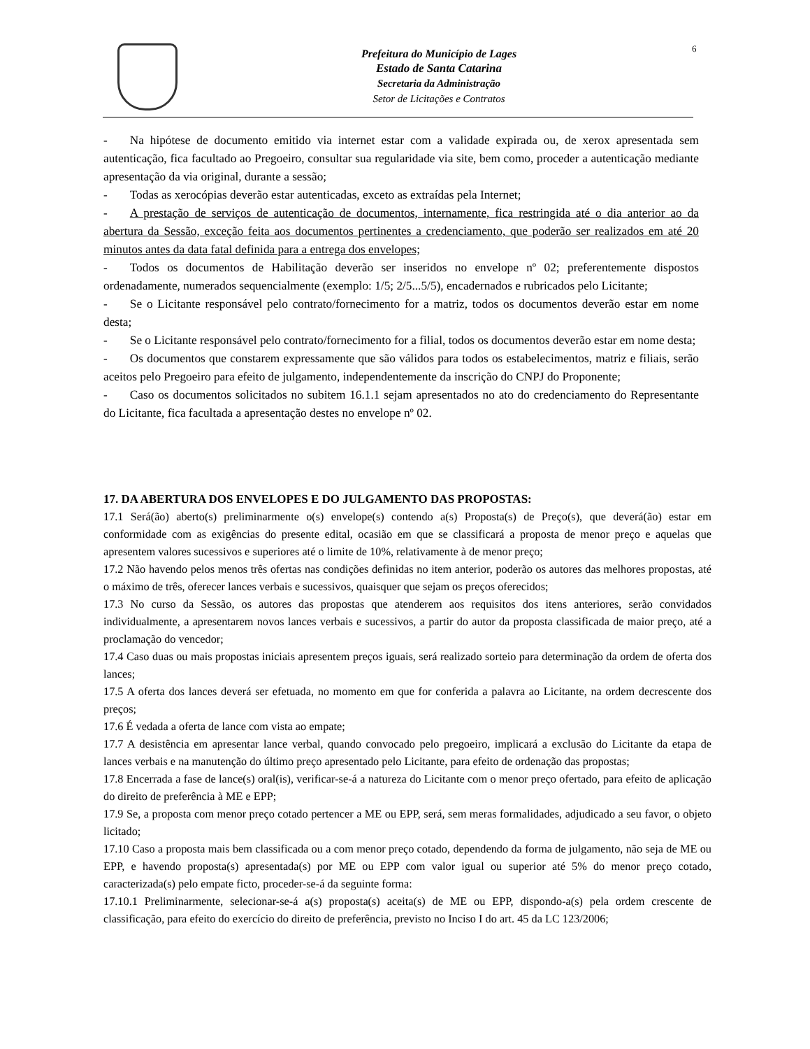Prefeitura do Município de Lages
Estado de Santa Catarina
Secretaria da Administração
Setor de Licitações e Contratos
6
- Na hipótese de documento emitido via internet estar com a validade expirada ou, de xerox apresentada sem autenticação, fica facultado ao Pregoeiro, consultar sua regularidade via site, bem como, proceder a autenticação mediante apresentação da via original, durante a sessão;
- Todas as xerocópias deverão estar autenticadas, exceto as extraídas pela Internet;
- A prestação de serviços de autenticação de documentos, internamente, fica restringida até o dia anterior ao da abertura da Sessão, exceção feita aos documentos pertinentes a credenciamento, que poderão ser realizados em até 20 minutos antes da data fatal definida para a entrega dos envelopes;
- Todos os documentos de Habilitação deverão ser inseridos no envelope nº 02; preferentemente dispostos ordenadamente, numerados sequencialmente (exemplo: 1/5; 2/5...5/5), encadernados e rubricados pelo Licitante;
- Se o Licitante responsável pelo contrato/fornecimento for a matriz, todos os documentos deverão estar em nome desta;
- Se o Licitante responsável pelo contrato/fornecimento for a filial, todos os documentos deverão estar em nome desta;
- Os documentos que constarem expressamente que são válidos para todos os estabelecimentos, matriz e filiais, serão aceitos pelo Pregoeiro para efeito de julgamento, independentemente da inscrição do CNPJ do Proponente;
- Caso os documentos solicitados no subitem 16.1.1 sejam apresentados no ato do credenciamento do Representante do Licitante, fica facultada a apresentação destes no envelope nº 02.
17. DA ABERTURA DOS ENVELOPES E DO JULGAMENTO DAS PROPOSTAS:
17.1 Será(ão) aberto(s) preliminarmente o(s) envelope(s) contendo a(s) Proposta(s) de Preço(s), que deverá(ão) estar em conformidade com as exigências do presente edital, ocasião em que se classificará a proposta de menor preço e aquelas que apresentem valores sucessivos e superiores até o limite de 10%, relativamente à de menor preço;
17.2 Não havendo pelos menos três ofertas nas condições definidas no item anterior, poderão os autores das melhores propostas, até o máximo de três, oferecer lances verbais e sucessivos, quaisquer que sejam os preços oferecidos;
17.3 No curso da Sessão, os autores das propostas que atenderem aos requisitos dos itens anteriores, serão convidados individualmente, a apresentarem novos lances verbais e sucessivos, a partir do autor da proposta classificada de maior preço, até a proclamação do vencedor;
17.4 Caso duas ou mais propostas iniciais apresentem preços iguais, será realizado sorteio para determinação da ordem de oferta dos lances;
17.5 A oferta dos lances deverá ser efetuada, no momento em que for conferida a palavra ao Licitante, na ordem decrescente dos preços;
17.6 É vedada a oferta de lance com vista ao empate;
17.7 A desistência em apresentar lance verbal, quando convocado pelo pregoeiro, implicará a exclusão do Licitante da etapa de lances verbais e na manutenção do último preço apresentado pelo Licitante, para efeito de ordenação das propostas;
17.8 Encerrada a fase de lance(s) oral(is), verificar-se-á a natureza do Licitante com o menor preço ofertado, para efeito de aplicação do direito de preferência à ME e EPP;
17.9 Se, a proposta com menor preço cotado pertencer a ME ou EPP, será, sem meras formalidades, adjudicado a seu favor, o objeto licitado;
17.10 Caso a proposta mais bem classificada ou a com menor preço cotado, dependendo da forma de julgamento, não seja de ME ou EPP, e havendo proposta(s) apresentada(s) por ME ou EPP com valor igual ou superior até 5% do menor preço cotado, caracterizada(s) pelo empate ficto, proceder-se-á da seguinte forma:
17.10.1 Preliminarmente, selecionar-se-á a(s) proposta(s) aceita(s) de ME ou EPP, dispondo-a(s) pela ordem crescente de classificação, para efeito do exercício do direito de preferência, previsto no Inciso I do art. 45 da LC 123/2006;